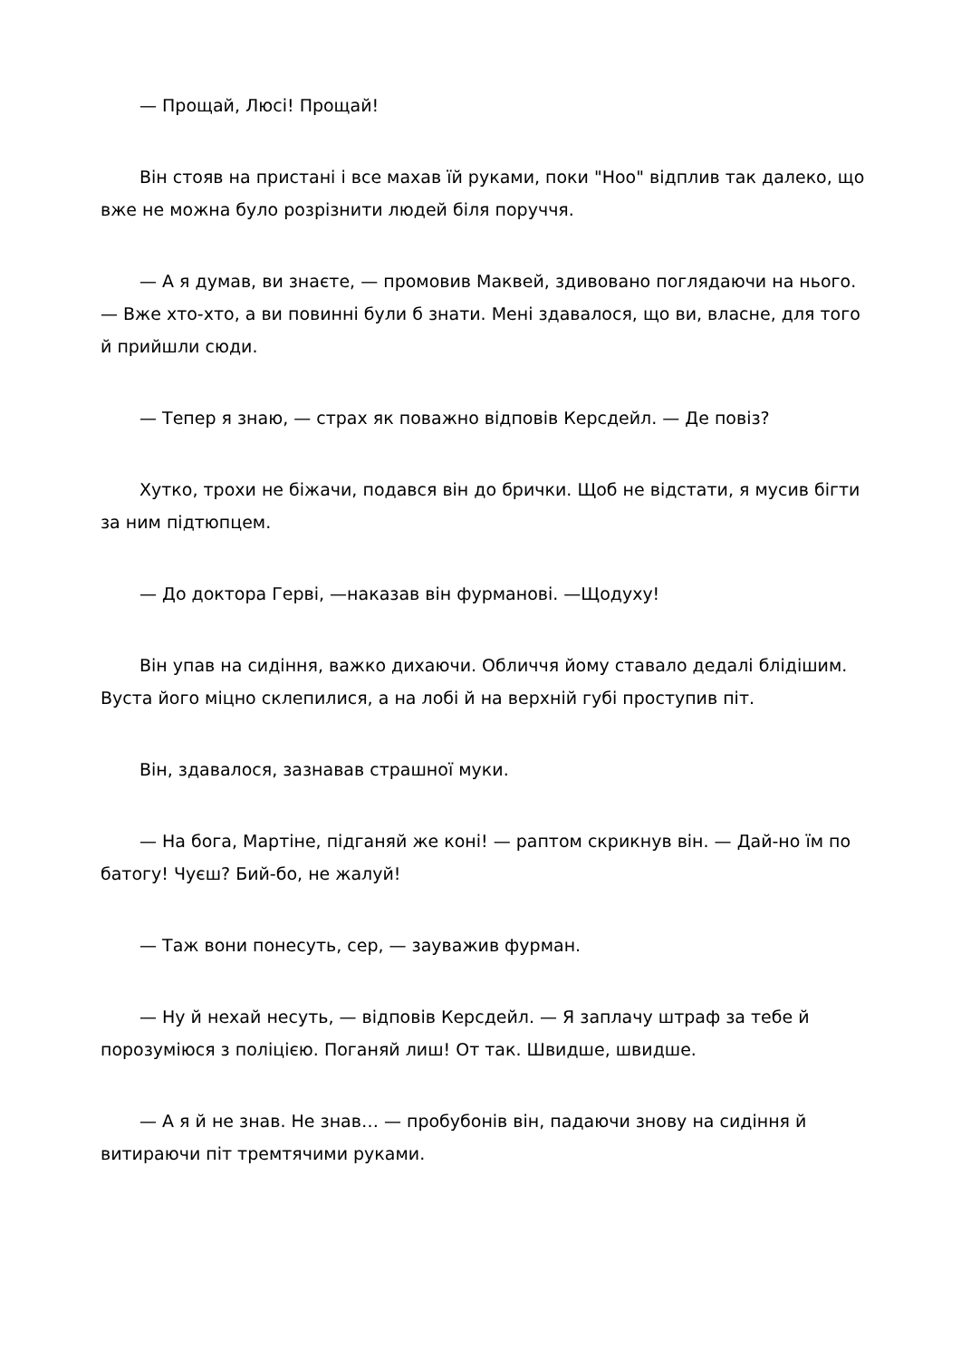— Прощай, Люсі! Прощай!
Він стояв на пристані і все махав їй руками, поки "Ноо" відплив так далеко, що вже не можна було розрізнити людей біля поруччя.
— А я думав, ви знаєте, — промовив Маквей, здивовано поглядаючи на нього. — Вже хто-хто, а ви повинні були б знати. Мені здавалося, що ви, власне, для того й прийшли сюди.
— Тепер я знаю, — страх як поважно відповів Керсдейл. — Де повіз?
Хутко, трохи не біжачи, подався він до брички. Щоб не відстати, я мусив бігти за ним підтюпцем.
— До доктора Герві, —наказав він фурманові. —Щодуху!
Він упав на сидіння, важко дихаючи. Обличчя йому ставало дедалі блідішим. Вуста його міцно склепилися, а на лобі й на верхній губі проступив піт.
Він, здавалося, зазнавав страшної муки.
— На бога, Мартіне, підганяй же коні! — раптом скрикнув він. — Дай-но їм по батогу! Чуєш? Бий-бо, не жалуй!
— Таж вони понесуть, сер, — зауважив фурман.
— Ну й нехай несуть, — відповів Керсдейл. — Я заплачу штраф за тебе й порозуміюся з поліцією. Поганяй лиш! От так. Швидше, швидше.
— А я й не знав. Не знав… — пробубонів він, падаючи знову на сидіння й витираючи піт тремтячими руками.